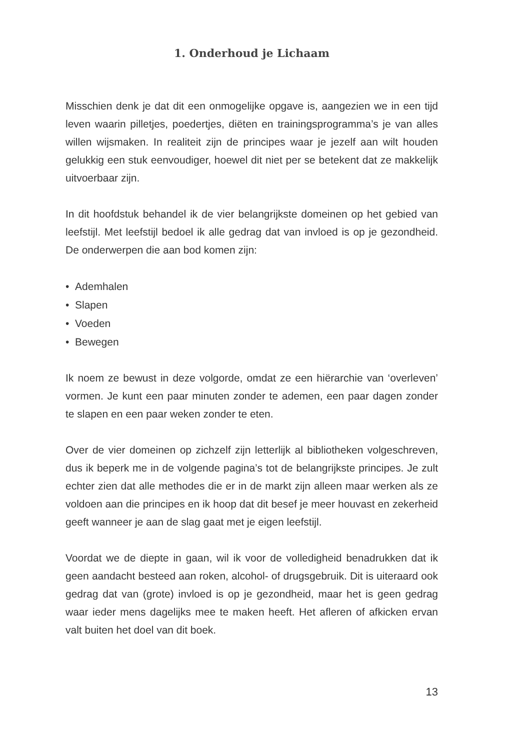1. Onderhoud je Lichaam
Misschien denk je dat dit een onmogelijke opgave is, aangezien we in een tijd leven waarin pilletjes, poedertjes, diëten en trainingsprogramma’s je van alles willen wijsmaken. In realiteit zijn de principes waar je jezelf aan wilt houden gelukkig een stuk eenvoudiger, hoewel dit niet per se betekent dat ze makkelijk uitvoerbaar zijn.
In dit hoofdstuk behandel ik de vier belangrijkste domeinen op het gebied van leefstijl. Met leefstijl bedoel ik alle gedrag dat van invloed is op je gezondheid. De onderwerpen die aan bod komen zijn:
• Ademhalen
• Slapen
• Voeden
• Bewegen
Ik noem ze bewust in deze volgorde, omdat ze een hiërarchie van ‘overleven’ vormen. Je kunt een paar minuten zonder te ademen, een paar dagen zonder te slapen en een paar weken zonder te eten.
Over de vier domeinen op zichzelf zijn letterlijk al bibliotheken volgeschreven, dus ik beperk me in de volgende pagina’s tot de belangrijkste principes. Je zult echter zien dat alle methodes die er in de markt zijn alleen maar werken als ze voldoen aan die principes en ik hoop dat dit besef je meer houvast en zekerheid geeft wanneer je aan de slag gaat met je eigen leefstijl.
Voordat we de diepte in gaan, wil ik voor de volledigheid benadrukken dat ik geen aandacht besteed aan roken, alcohol- of drugsgebruik. Dit is uiteraard ook gedrag dat van (grote) invloed is op je gezondheid, maar het is geen gedrag waar ieder mens dagelijks mee te maken heeft. Het afleren of afkicken ervan valt buiten het doel van dit boek.
13